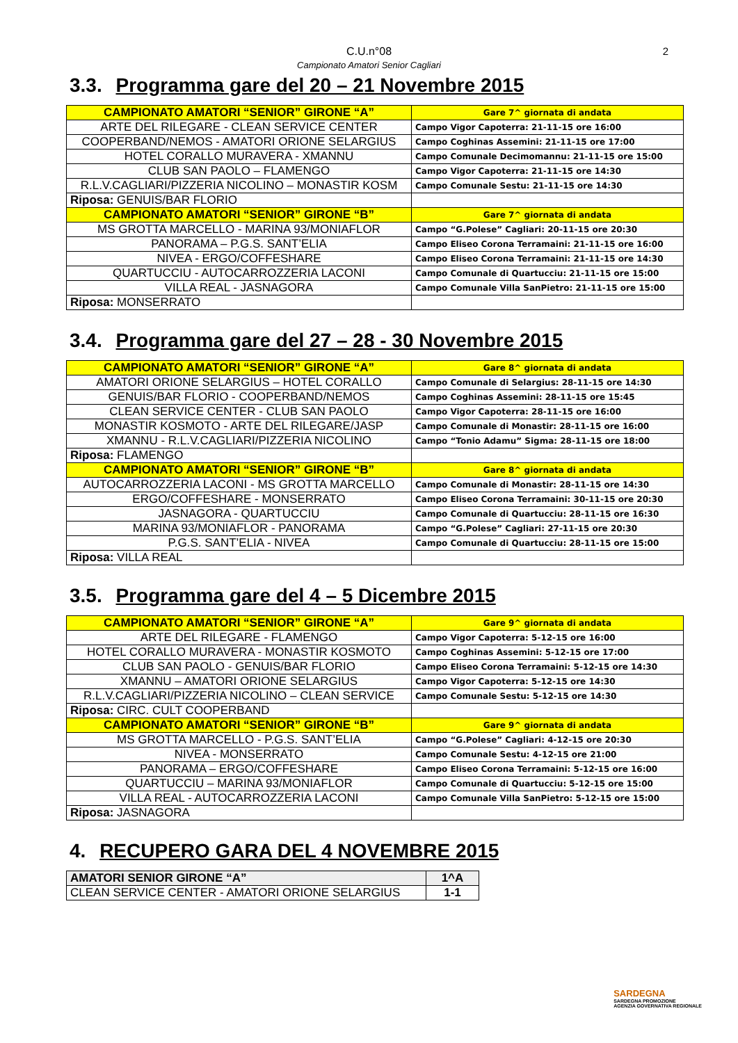C.U.n°08
Campionato Amatori Senior Cagliari
2
3.3. Programma gare del 20 – 21 Novembre 2015
| CAMPIONATO AMATORI “SENIOR” GIRONE “A” | Gare 7^ giornata di andata |
| ARTE DEL RILEGARE - CLEAN SERVICE CENTER | Campo Vigor Capoterra: 21-11-15 ore 16:00 |
| COOPERBAND/NEMOS - AMATORI ORIONE SELARGIUS | Campo Coghinas Assemini: 21-11-15 ore 17:00 |
| HOTEL CORALLO MURAVERA - XMANNU | Campo Comunale Decimomannu: 21-11-15 ore 15:00 |
| CLUB SAN PAOLO – FLAMENGO | Campo Vigor Capoterra: 21-11-15 ore 14:30 |
| R.L.V.CAGLIARI/PIZZERIA NICOLINO – MONASTIR KOSM | Campo Comunale Sestu: 21-11-15 ore 14:30 |
| Riposa: GENUIS/BAR FLORIO | |
| CAMPIONATO AMATORI “SENIOR” GIRONE “B” | Gare 7^ giornata di andata |
| MS GROTTA MARCELLO - MARINA 93/MONIAFLOR | Campo “G.Polese” Cagliari: 20-11-15 ore 20:30 |
| PANORAMA – P.G.S. SANT’ELIA | Campo Eliseo Corona Terramaini: 21-11-15 ore 16:00 |
| NIVEA - ERGO/COFFESHARE | Campo Eliseo Corona Terramaini: 21-11-15 ore 14:30 |
| QUARTUCCIU - AUTOCARROZZERIA LACONI | Campo Comunale di Quartucciu: 21-11-15 ore 15:00 |
| VILLA REAL - JASNAGORA | Campo Comunale Villa SanPietro: 21-11-15 ore 15:00 |
| Riposa: MONSERRATO | |
3.4. Programma gare del 27 – 28 - 30 Novembre 2015
| CAMPIONATO AMATORI “SENIOR” GIRONE “A” | Gare 8^ giornata di andata |
| AMATORI ORIONE SELARGIUS – HOTEL CORALLO | Campo Comunale di Selargius: 28-11-15 ore 14:30 |
| GENUIS/BAR FLORIO - COOPERBAND/NEMOS | Campo Coghinas Assemini: 28-11-15 ore 15:45 |
| CLEAN SERVICE CENTER - CLUB SAN PAOLO | Campo Vigor Capoterra: 28-11-15 ore 16:00 |
| MONASTIR KOSMOTO - ARTE DEL RILEGARE/JASP | Campo Comunale di Monastir: 28-11-15 ore 16:00 |
| XMANNU - R.L.V.CAGLIARI/PIZZERIA NICOLINO | Campo “Tonio Adamu” Sigma: 28-11-15 ore 18:00 |
| Riposa: FLAMENGO | |
| CAMPIONATO AMATORI “SENIOR” GIRONE “B” | Gare 8^ giornata di andata |
| AUTOCARROZZERIA LACONI - MS GROTTA MARCELLO | Campo Comunale di Monastir: 28-11-15 ore 14:30 |
| ERGO/COFFESHARE - MONSERRATO | Campo Eliseo Corona Terramaini: 30-11-15 ore 20:30 |
| JASNAGORA - QUARTUCCIU | Campo Comunale di Quartucciu: 28-11-15 ore 16:30 |
| MARINA 93/MONIAFLOR - PANORAMA | Campo “G.Polese” Cagliari: 27-11-15 ore 20:30 |
| P.G.S. SANT’ELIA - NIVEA | Campo Comunale di Quartucciu: 28-11-15 ore 15:00 |
| Riposa: VILLA REAL | |
3.5. Programma gare del 4 – 5 Dicembre 2015
| CAMPIONATO AMATORI “SENIOR” GIRONE “A” | Gare 9^ giornata di andata |
| ARTE DEL RILEGARE - FLAMENGO | Campo Vigor Capoterra: 5-12-15 ore 16:00 |
| HOTEL CORALLO MURAVERA - MONASTIR KOSMOTO | Campo Coghinas Assemini: 5-12-15 ore 17:00 |
| CLUB SAN PAOLO - GENUIS/BAR FLORIO | Campo Eliseo Corona Terramaini: 5-12-15 ore 14:30 |
| XMANNU – AMATORI ORIONE SELARGIUS | Campo Vigor Capoterra: 5-12-15 ore 14:30 |
| R.L.V.CAGLIARI/PIZZERIA NICOLINO – CLEAN SERVICE | Campo Comunale Sestu: 5-12-15 ore 14:30 |
| Riposa: CIRC. CULT COOPERBAND | |
| CAMPIONATO AMATORI “SENIOR” GIRONE “B” | Gare 9^ giornata di andata |
| MS GROTTA MARCELLO - P.G.S. SANT’ELIA | Campo “G.Polese” Cagliari: 4-12-15 ore 20:30 |
| NIVEA - MONSERRATO | Campo Comunale Sestu: 4-12-15 ore 21:00 |
| PANORAMA – ERGO/COFFESHARE | Campo Eliseo Corona Terramaini: 5-12-15 ore 16:00 |
| QUARTUCCIU – MARINA 93/MONIAFLOR | Campo Comunale di Quartucciu: 5-12-15 ore 15:00 |
| VILLA REAL - AUTOCARROZZERIA LACONI | Campo Comunale Villa SanPietro: 5-12-15 ore 15:00 |
| Riposa: JASNAGORA | |
4. RECUPERO GARA DEL 4 NOVEMBRE 2015
| AMATORI SENIOR GIRONE “A” | 1^A |
| CLEAN SERVICE CENTER - AMATORI ORIONE SELARGIUS | 1-1 |
SARDEGNA
SARDEGNA PROMOZIONE
AGENZIA GOVERNATIVA REGIONALE